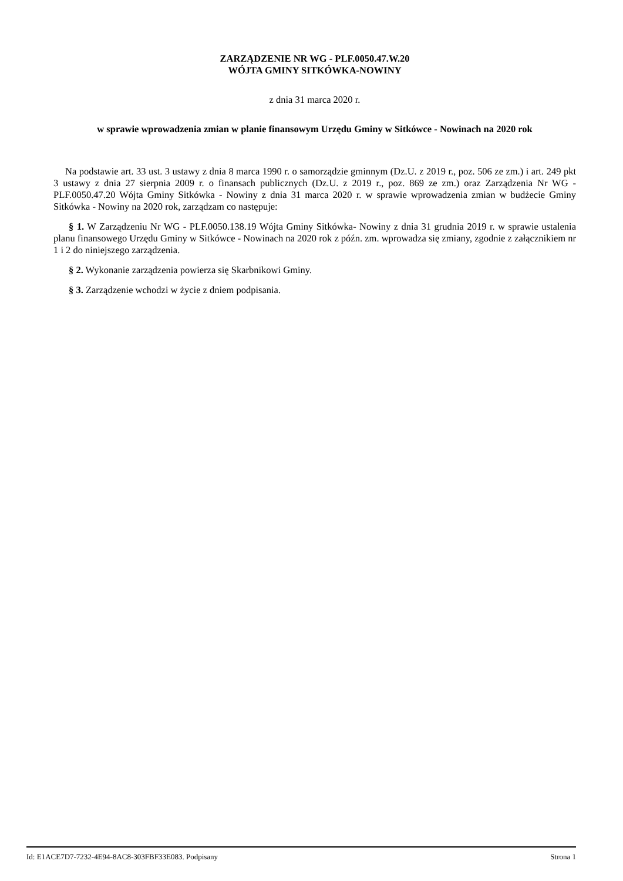ZARZĄDZENIE NR WG - PLF.0050.47.W.20
WÓJTA GMINY SITKÓWKA-NOWINY
z dnia 31 marca 2020 r.
w sprawie wprowadzenia zmian w planie finansowym Urzędu Gminy w Sitkówce - Nowinach na 2020 rok
Na podstawie art. 33 ust. 3 ustawy z dnia 8 marca 1990 r. o samorządzie gminnym (Dz.U. z 2019 r., poz. 506 ze zm.) i art. 249 pkt 3 ustawy z dnia 27 sierpnia 2009 r. o finansach publicznych (Dz.U. z 2019 r., poz. 869 ze zm.) oraz Zarządzenia Nr WG - PLF.0050.47.20 Wójta Gminy Sitkówka - Nowiny z dnia 31 marca 2020 r. w sprawie wprowadzenia zmian w budżecie Gminy Sitkówka - Nowiny na 2020 rok, zarządzam co następuje:
§ 1. W Zarządzeniu Nr WG - PLF.0050.138.19 Wójta Gminy Sitkówka- Nowiny z dnia 31 grudnia 2019 r. w sprawie ustalenia planu finansowego Urzędu Gminy w Sitkówce - Nowinach na 2020 rok z późn. zm. wprowadza się zmiany, zgodnie z załącznikiem nr 1 i 2 do niniejszego zarządzenia.
§ 2. Wykonanie zarządzenia powierza się Skarbnikowi Gminy.
§ 3. Zarządzenie wchodzi w życie z dniem podpisania.
Id: E1ACE7D7-7232-4E94-8AC8-303FBF33E083. Podpisany Strona 1